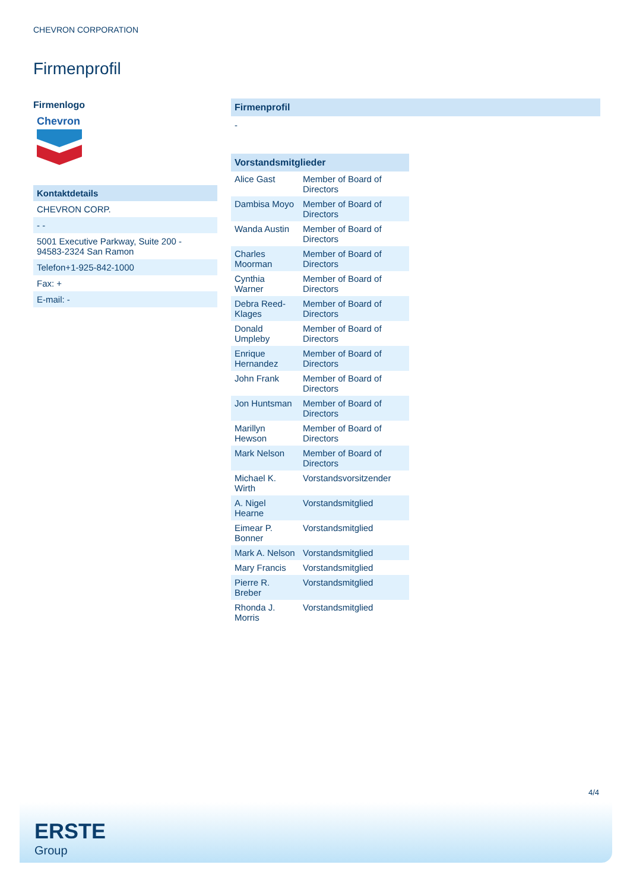CHEVRON CORPORATION
Firmenprofil
Firmenlogo
Chevron
Kontaktdetails
CHEVRON CORP.
- -
5001 Executive Parkway, Suite 200 -
94583-2324 San Ramon
Telefon+1-925-842-1000
Fax: +
E-mail: -
Firmenprofil
-
Vorstandsmitglieder
| Alice Gast | Member of Board of Directors |
| Dambisa Moyo | Member of Board of Directors |
| Wanda Austin | Member of Board of Directors |
| Charles Moorman | Member of Board of Directors |
| Cynthia Warner | Member of Board of Directors |
| Debra Reed-Klages | Member of Board of Directors |
| Donald Umpleby | Member of Board of Directors |
| Enrique Hernandez | Member of Board of Directors |
| John Frank | Member of Board of Directors |
| Jon Huntsman | Member of Board of Directors |
| Marillyn Hewson | Member of Board of Directors |
| Mark Nelson | Member of Board of Directors |
| Michael K. Wirth | Vorstandsvorsitzender |
| A. Nigel Hearne | Vorstandsmitglied |
| Eimear P. Bonner | Vorstandsmitglied |
| Mark A. Nelson | Vorstandsmitglied |
| Mary Francis | Vorstandsmitglied |
| Pierre R. Breber | Vorstandsmitglied |
| Rhonda J. Morris | Vorstandsmitglied |
4/4
ERSTE
Group